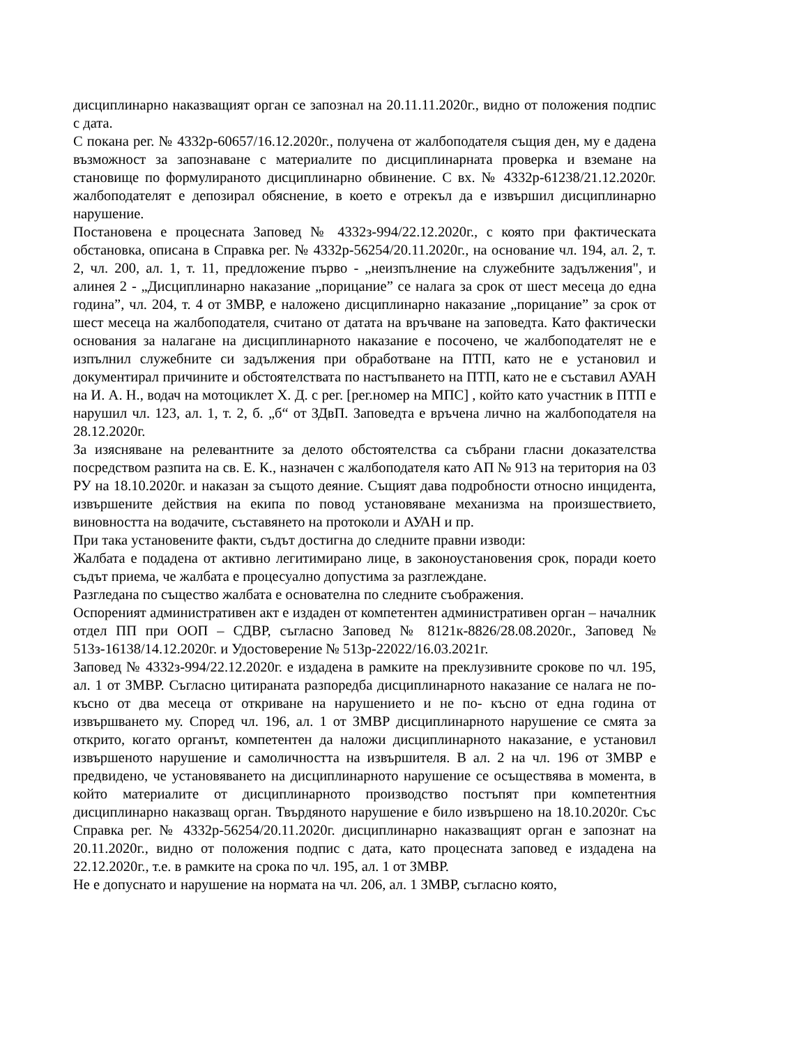дисциплинарно наказващият орган се запознал на 20.11.11.2020г., видно от положения подпис с дата.
С покана рег. № 4332р-60657/16.12.2020г., получена от жалбоподателя същия ден, му е дадена възможност за запознаване с материалите по дисциплинарната проверка и вземане на становище по формулираното дисциплинарно обвинение. С вх. № 4332р-61238/21.12.2020г. жалбоподателят е депозирал обяснение, в което е отрекъл да е извършил дисциплинарно нарушение.
Постановена е процесната Заповед № 4332з-994/22.12.2020г., с която при фактическата обстановка, описана в Справка рег. № 4332р-56254/20.11.2020г., на основание чл. 194, ал. 2, т. 2, чл. 200, ал. 1, т. 11, предложение първо - „неизпълнение на служебните задължения", и алинея 2 - „Дисциплинарно наказание „порицание” се налага за срок от шест месеца до една година”, чл. 204, т. 4 от ЗМВР, е наложено дисциплинарно наказание „порицание” за срок от шест месеца на жалбоподателя, считано от датата на връчване на заповедта. Като фактически основания за налагане на дисциплинарното наказание е посочено, че жалбоподателят не е изпълнил служебните си задължения при обработване на ПТП, като не е установил и документирал причините и обстоятелствата по настъпването на ПТП, като не е съставил АУАН на И. А. Н., водач на мотоциклет Х. Д. с рег. [рег.номер на МПС] , който като участник в ПТП е нарушил чл. 123, ал. 1, т. 2, б. „б“ от ЗДвП. Заповедта е връчена лично на жалбоподателя на 28.12.2020г.
За изясняване на релевантните за делото обстоятелства са събрани гласни доказателства посредством разпита на св. Е. К., назначен с жалбоподателя като АП № 913 на територия на 03 РУ на 18.10.2020г. и наказан за същото деяние. Същият дава подробности относно инцидента, извършените действия на екипа по повод установяване механизма на произшествието, виновността на водачите, съставянето на протоколи и АУАН и пр.
При така установените факти, съдът достигна до следните правни изводи:
Жалбата е подадена от активно легитимирано лице, в законоустановения срок, поради което съдът приема, че жалбата е процесуално допустима за разглеждане.
Разгледана по същество жалбата е основателна по следните съображения.
Оспореният административен акт е издаден от компетентен административен орган – началник отдел ПП при ООП – СДВР, съгласно Заповед № 8121к-8826/28.08.2020г., Заповед № 513з-16138/14.12.2020г. и Удостоверение № 513р-22022/16.03.2021г.
Заповед № 4332з-994/22.12.2020г. е издадена в рамките на преклузивните срокове по чл. 195, ал. 1 от ЗМВР. Съгласно цитираната разпоредба дисциплинарното наказание се налага не по-късно от два месеца от откриване на нарушението и не по- късно от една година от извършването му. Според чл. 196, ал. 1 от ЗМВР дисциплинарното нарушение се смята за открито, когато органът, компетентен да наложи дисциплинарното наказание, е установил извършеното нарушение и самоличността на извършителя. В ал. 2 на чл. 196 от ЗМВР е предвидено, че установяването на дисциплинарното нарушение се осъществява в момента, в който материалите от дисциплинарното производство постъпят при компетентния дисциплинарно наказващ орган. Твърдяното нарушение е било извършено на 18.10.2020г. Със Справка рег. № 4332р-56254/20.11.2020г. дисциплинарно наказващият орган е запознат на 20.11.2020г., видно от положения подпис с дата, като процесната заповед е издадена на 22.12.2020г., т.е. в рамките на срока по чл. 195, ал. 1 от ЗМВР.
Не е допуснато и нарушение на нормата на чл. 206, ал. 1 ЗМВР, съгласно която,